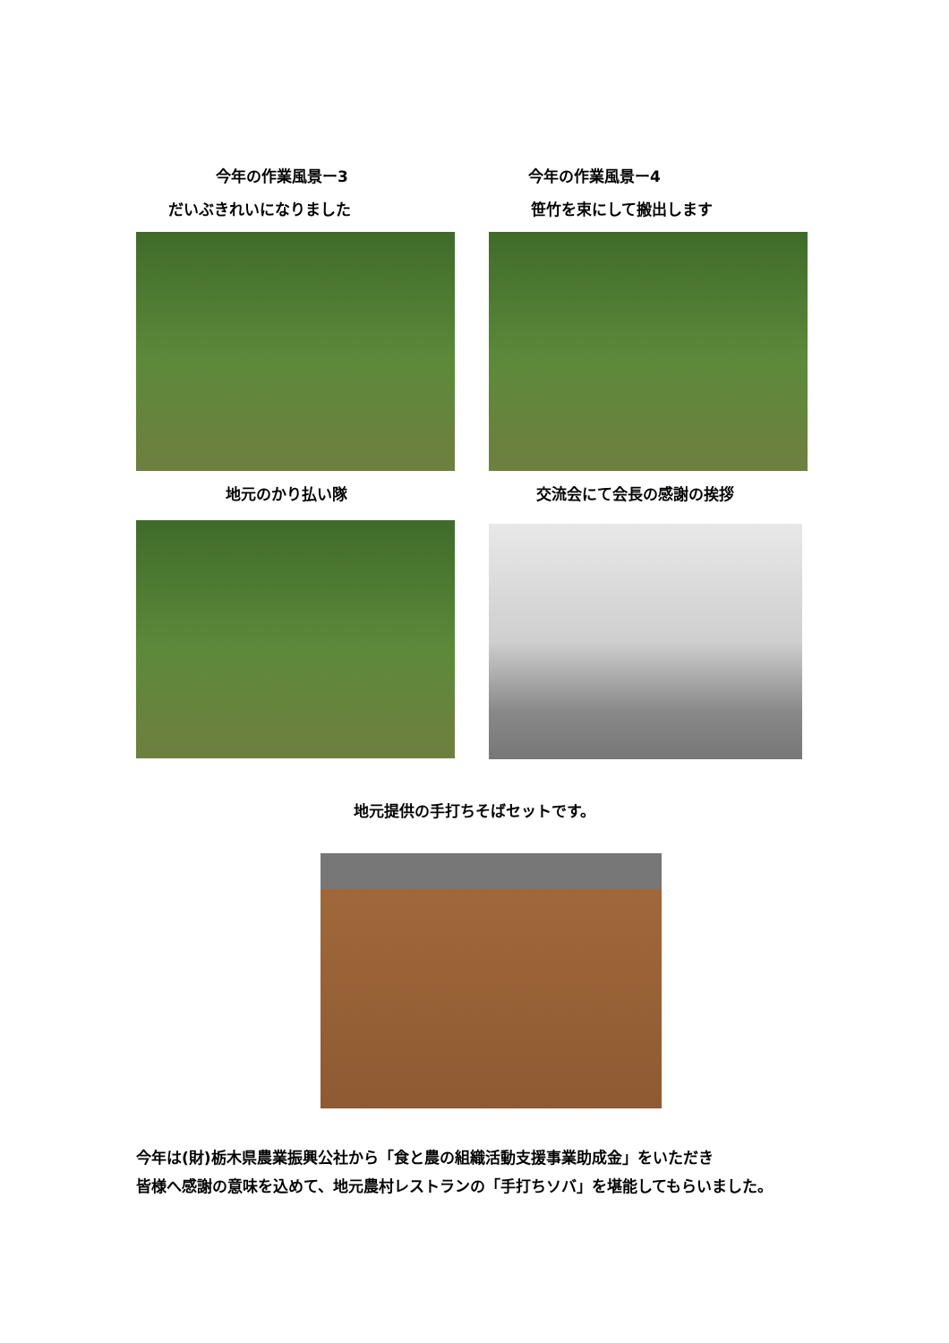今年の作業風景ー3
だいぶきれいになりました
今年の作業風景ー4
笹竹を束にして搬出します
地元のかり払い隊 交流会にて会長の感謝の挨拶
地元提供の手打ちそばセットです。
今年は(財)栃木県農業振興公社から「食と農の組織活動支援事業助成金」をいただき
皆様へ感謝の意味を込めて、地元農村レストランの「手打ちソバ」を堪能してもらいました。